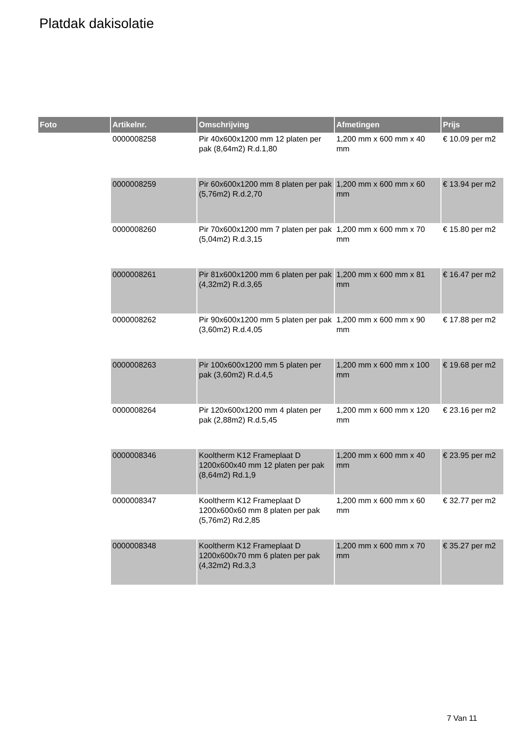Platdak dakisolatie
| Foto | Artikelnr. | Omschrijving | Afmetingen | Prijs |
| --- | --- | --- | --- | --- |
| | 0000008258 | Pir 40x600x1200 mm 12 platen per pak (8,64m2) R.d.1,80 | 1,200 mm x 600 mm x 40 mm | € 10.09 per m2 |
| | 0000008259 | Pir 60x600x1200 mm 8 platen per pak (5,76m2) R.d.2,70 | 1,200 mm x 600 mm x 60 mm | € 13.94 per m2 |
| | 0000008260 | Pir 70x600x1200 mm 7 platen per pak (5,04m2) R.d.3,15 | 1,200 mm x 600 mm x 70 mm | € 15.80 per m2 |
| | 0000008261 | Pir 81x600x1200 mm 6 platen per pak (4,32m2) R.d.3,65 | 1,200 mm x 600 mm x 81 mm | € 16.47 per m2 |
| | 0000008262 | Pir 90x600x1200 mm 5 platen per pak (3,60m2) R.d.4,05 | 1,200 mm x 600 mm x 90 mm | € 17.88 per m2 |
| | 0000008263 | Pir 100x600x1200 mm 5 platen per pak (3,60m2) R.d.4,5 | 1,200 mm x 600 mm x 100 mm | € 19.68 per m2 |
| | 0000008264 | Pir 120x600x1200 mm 4 platen per pak (2,88m2) R.d.5,45 | 1,200 mm x 600 mm x 120 mm | € 23.16 per m2 |
| | 0000008346 | Kooltherm K12 Frameplaat D 1200x600x40 mm 12 platen per pak (8,64m2) Rd.1,9 | 1,200 mm x 600 mm x 40 mm | € 23.95 per m2 |
| | 0000008347 | Kooltherm K12 Frameplaat D 1200x600x60 mm 8 platen per pak (5,76m2) Rd.2,85 | 1,200 mm x 600 mm x 60 mm | € 32.77 per m2 |
| | 0000008348 | Kooltherm K12 Frameplaat D 1200x600x70 mm 6 platen per pak (4,32m2) Rd.3,3 | 1,200 mm x 600 mm x 70 mm | € 35.27 per m2 |
7 Van 11